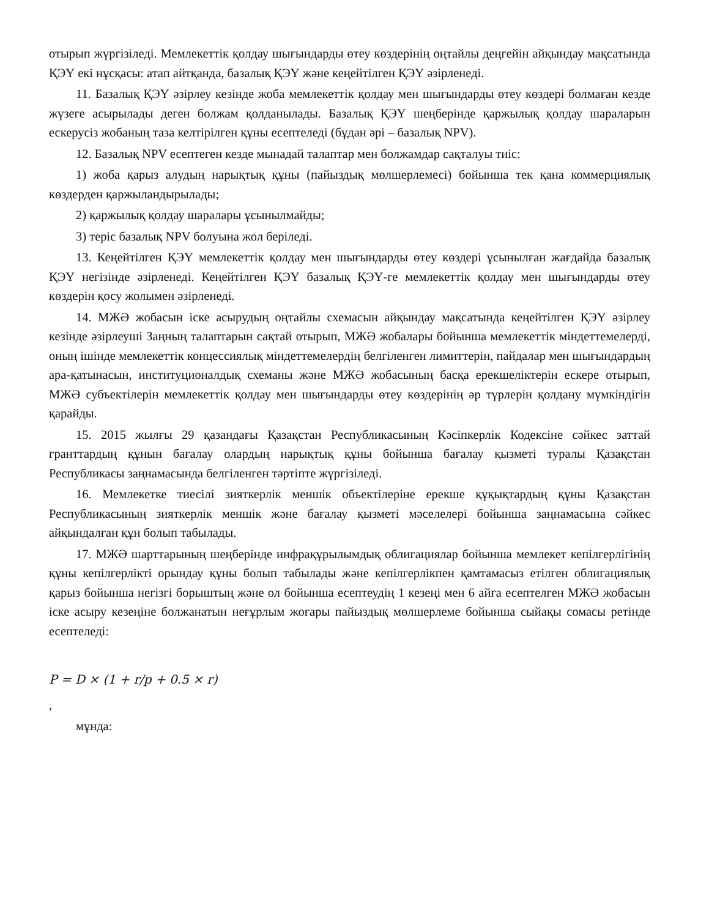отырып жүргізіледі. Мемлекеттік қолдау шығындарды өтеу көздерінің оңтайлы деңгейін айқындау мақсатында ҚЭҮ екі нұсқасы: атап айтқанда, базалық ҚЭҮ және кеңейтілген ҚЭҮ әзірленеді.
11. Базалық ҚЭҮ әзірлеу кезінде жоба мемлекеттік қолдау мен шығындарды өтеу көздері болмаған кезде жүзеге асырылады деген болжам қолданылады. Базалық ҚЭҮ шеңберінде қаржылық қолдау шараларын ескерусіз жобаның таза келтірілген құны есептеледі (бұдан әрі – базалық NPV).
12. Базалық NPV есептеген кезде мынадай талаптар мен болжамдар сақталуы тиіс:
1) жоба қарыз алудың нарықтық құны (пайыздық мөлшерлемесі) бойынша тек қана коммерциялық көздерден қаржыландырылады;
2) қаржылық қолдау шаралары ұсынылмайды;
3) теріс базалық NPV болуына жол беріледі.
13. Кеңейтілген ҚЭҮ мемлекеттік қолдау мен шығындарды өтеу көздері ұсынылған жағдайда базалық ҚЭҮ негізінде әзірленеді. Кеңейтілген ҚЭҮ базалық ҚЭҮ-ге мемлекеттік қолдау мен шығындарды өтеу көздерін қосу жолымен әзірленеді.
14. МЖӘ жобасын іске асырудың оңтайлы схемасын айқындау мақсатында кеңейтілген ҚЭҮ әзірлеу кезінде әзірлеуші Заңның талаптарын сақтай отырып, МЖӘ жобалары бойынша мемлекеттік міндеттемелерді, оның ішінде мемлекеттік концессиялық міндеттемелердің белгіленген лимиттерін, пайдалар мен шығындардың ара-қатынасын, институционалдық схеманы және МЖӘ жобасының басқа ерекшеліктерін ескере отырып, МЖӘ субъектілерін мемлекеттік қолдау мен шығындарды өтеу көздерінің әр түрлерін қолдану мүмкіндігін қарайды.
15. 2015 жылғы 29 қазандағы Қазақстан Республикасының Кәсіпкерлік Кодексіне сәйкес заттай гранттардың құнын бағалау олардың нарықтық құны бойынша бағалау қызметі туралы Қазақстан Республикасы заңнамасында белгіленген тәртіпте жүргізіледі.
16. Мемлекетке тиесілі зияткерлік меншік объектілеріне ерекше құқықтардың құны Қазақстан Республикасының зияткерлік меншік және бағалау қызметі мәселелері бойынша заңнамасына сәйкес айқындалған құн болып табылады.
17. МЖӘ шарттарының шеңберінде инфрақұрылымдық облигациялар бойынша мемлекет кепілгерлігінің құны кепілгерлікті орындау құны болып табылады және кепілгерлікпен қамтамасыз етілген облигациялық қарыз бойынша негізгі борыштың және ол бойынша есептеудің 1 кезеңі мен 6 айға есептелген МЖӘ жобасын іске асыру кезеңіне болжанатын неғұрлым жоғары пайыздық мөлшерлеме бойынша сыйақы сомасы ретінде есептеледі:
P = D × (1 + r/p + 0.5 × r)
,
мұнда: